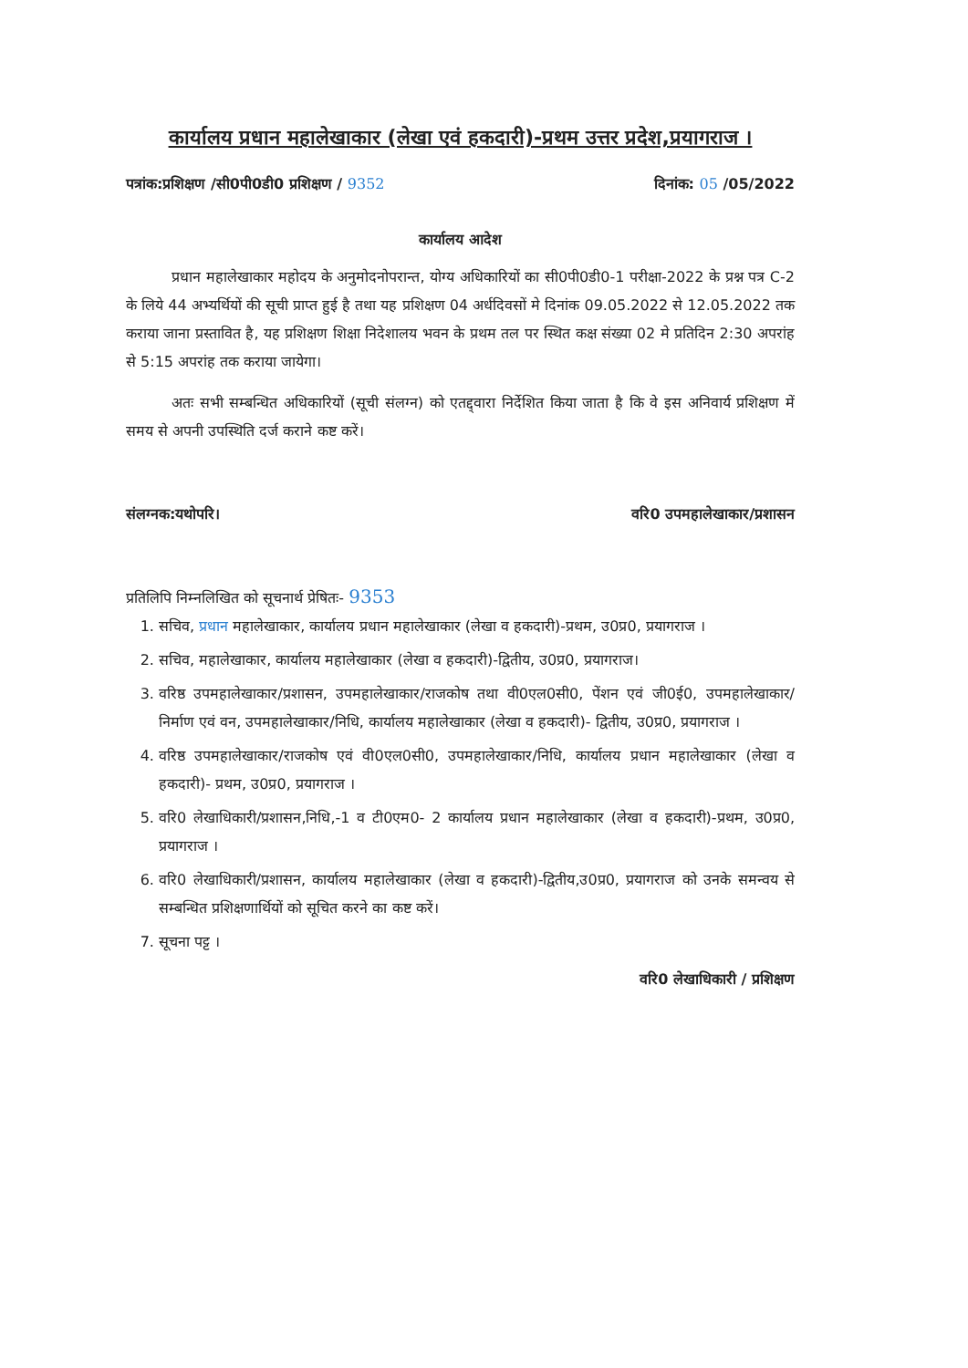कार्यालय प्रधान महालेखाकार (लेखा एवं हकदारी)-प्रथम उत्तर प्रदेश,प्रयागराज ।
पत्रांक:प्रशिक्षण /सी0पी0डी0 प्रशिक्षण / 9352 दिनांक: 05 /05/2022
कार्यालय आदेश
प्रधान महालेखाकार महोदय के अनुमोदनोपरान्त, योग्य अधिकारियों का सी0पी0डी0-1 परीक्षा-2022 के प्रश्न पत्र C-2 के लिये 44 अभ्यर्थियों की सूची प्राप्त हुई है तथा यह प्रशिक्षण 04 अर्धदिवसों मे दिनांक 09.05.2022 से 12.05.2022 तक कराया जाना प्रस्तावित है, यह प्रशिक्षण शिक्षा निदेशालय भवन के प्रथम तल पर स्थित कक्ष संख्या 02 मे प्रतिदिन 2:30 अपरांह से 5:15 अपरांह तक कराया जायेगा।
अतः सभी सम्बन्धित अधिकारियों (सूची संलग्न) को एतद्द्वारा निर्देशित किया जाता है कि वे इस अनिवार्य प्रशिक्षण में समय से अपनी उपस्थिति दर्ज कराने कष्ट करें।
संलग्नक:यथोपरि। वरि0 उपमहालेखाकार/प्रशासन
प्रतिलिपि निम्नलिखित को सूचनार्थ प्रेषितः- 9353
1. सचिव, प्रधान महालेखाकार, कार्यालय प्रधान महालेखाकार (लेखा व हकदारी)-प्रथम, उ0प्र0, प्रयागराज ।
2. सचिव, महालेखाकार, कार्यालय महालेखाकार (लेखा व हकदारी)-द्वितीय, उ0प्र0, प्रयागराज।
3. वरिष्ठ उपमहालेखाकार/प्रशासन, उपमहालेखाकार/राजकोष तथा वी0एल0सी0, पेंशन एवं जी0ई0, उपमहालेखाकार/ निर्माण एवं वन, उपमहालेखाकार/निधि, कार्यालय महालेखाकार (लेखा व हकदारी)- द्वितीय, उ0प्र0, प्रयागराज ।
4. वरिष्ठ उपमहालेखाकार/राजकोष एवं वी0एल0सी0, उपमहालेखाकार/निधि, कार्यालय प्रधान महालेखाकार (लेखा व हकदारी)- प्रथम, उ0प्र0, प्रयागराज ।
5. वरि0 लेखाधिकारी/प्रशासन,निधि,-1 व टी0एम0- 2 कार्यालय प्रधान महालेखाकार (लेखा व हकदारी)-प्रथम, उ0प्र0, प्रयागराज ।
6. वरि0 लेखाधिकारी/प्रशासन, कार्यालय महालेखाकार (लेखा व हकदारी)-द्वितीय,उ0प्र0, प्रयागराज को उनके समन्वय से सम्बन्धित प्रशिक्षणार्थियों को सूचित करने का कष्ट करें।
7. सूचना पट्ट ।
वरि0 लेखाधिकारी / प्रशिक्षण